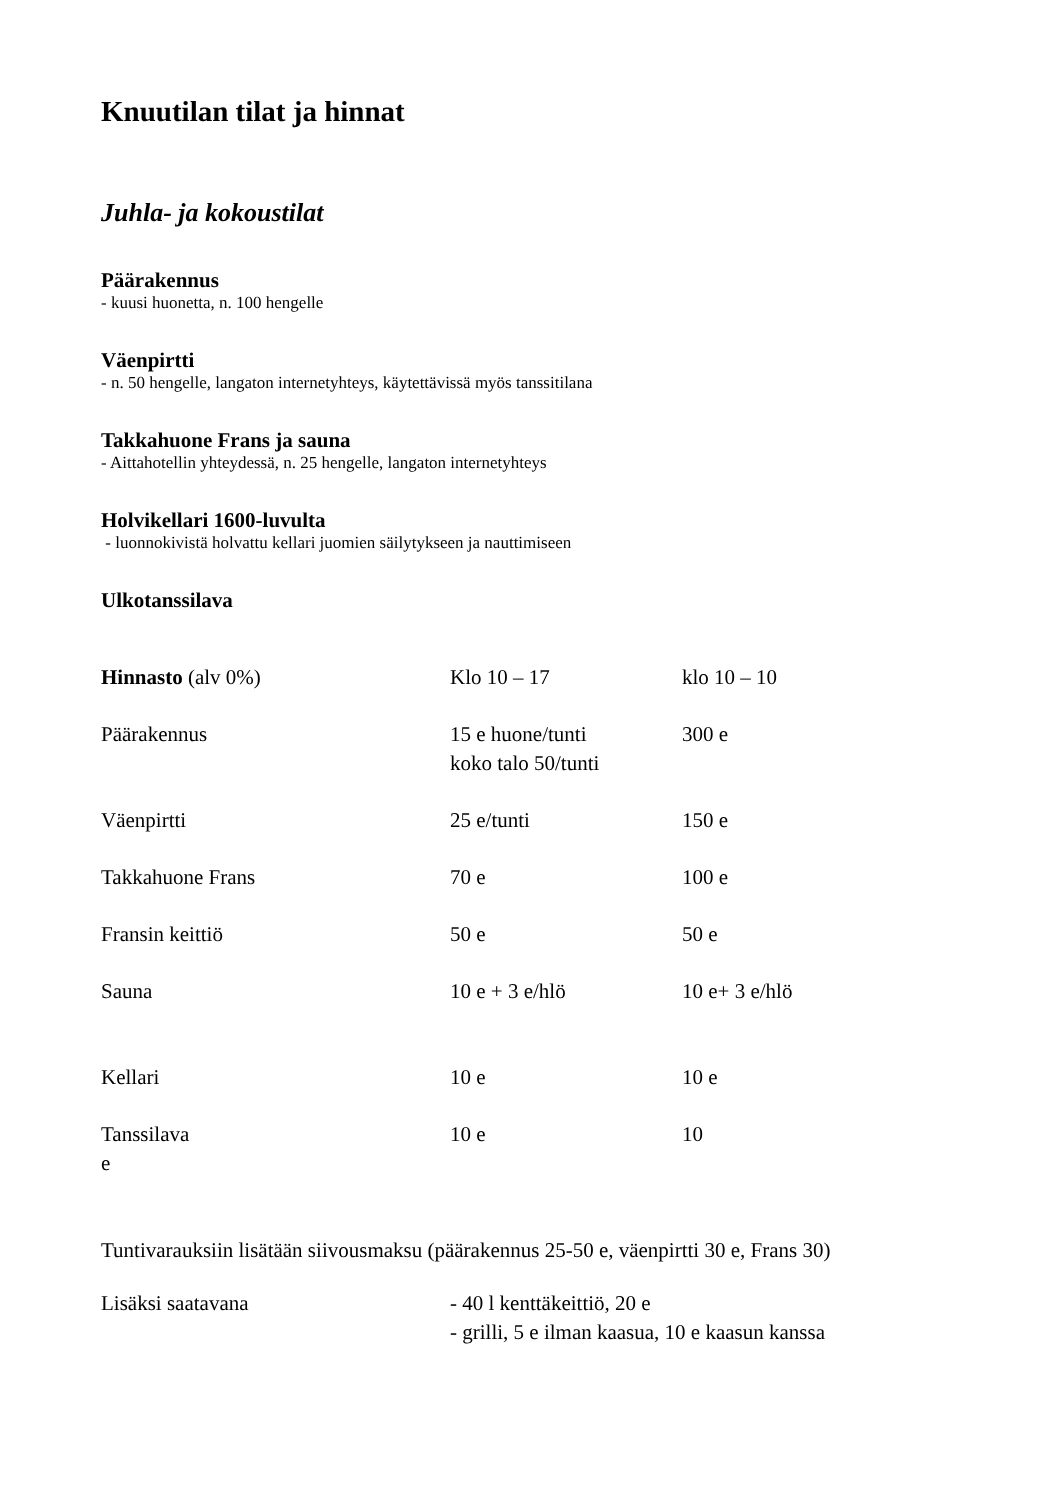Knuutilan tilat ja hinnat
Juhla- ja kokoustilat
Päärakennus
- kuusi huonetta, n. 100 hengelle
Väenpirtti
- n. 50 hengelle, langaton internetyhteys, käytettävissä myös tanssitilana
Takkahuone Frans ja sauna
- Aittahotellin yhteydessä, n. 25 hengelle, langaton internetyhteys
Holvikellari 1600-luvulta
- luonnokivistä holvattu kellari juomien säilytykseen ja nauttimiseen
Ulkotanssilava
| Hinnasto (alv 0%) | Klo 10 – 17 | klo 10 – 10 |
| Päärakennus | 15 e huone/tunti koko talo 50/tunti | 300 e |
| Väenpirtti | 25 e/tunti | 150 e |
| Takkahuone Frans | 70 e | 100 e |
| Fransin keittiö | 50 e | 50 e |
| Sauna | 10 e + 3 e/hlö | 10 e+ 3 e/hlö |
| Kellari | 10 e | 10 e |
| Tanssilava e | 10 e | 10 |
Tuntivarauksiin lisätään siivousmaksu (päärakennus 25-50 e, väenpirtti 30 e, Frans 30)
| Lisäksi saatavana | - 40 l kenttäkeittiö, 20 e - grilli, 5 e ilman kaasua, 10 e kaasun kanssa |